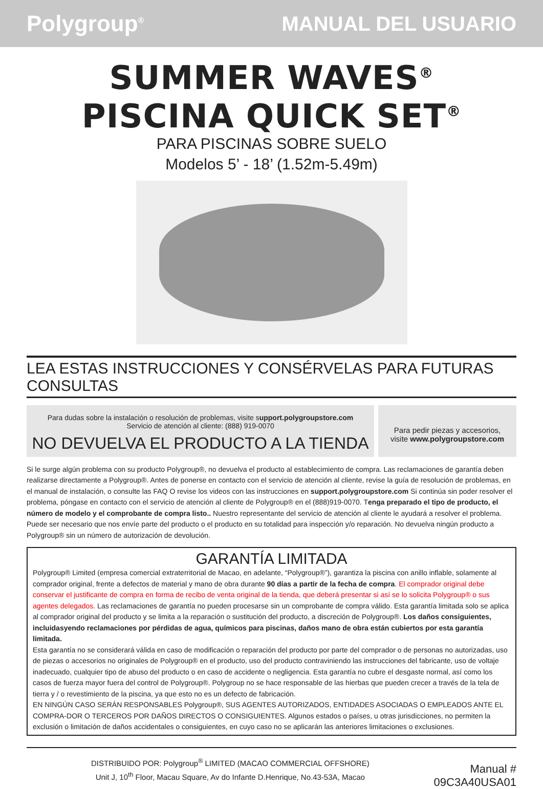Polygroup<sup>®</sup>
MANUAL DEL USUARIO
SUMMER WAVES<sup>®</sup>
PISCINA QUICK SET<sup>®</sup>
PARA PISCINAS SOBRE SUELO
Modelos 5’ - 18’ (1.52m-5.49m)
LEA ESTAS INSTRUCCIONES Y CONSÉRVELAS PARA FUTURAS CONSULTAS
Para dudas sobre la instalación o resolución de problemas, visite support.polygroupstore.com
Servicio de atención al cliente: (888) 919-0070
NO DEVUELVA EL PRODUCTO A LA TIENDA
Para pedir piezas y accesorios,
visite www.polygroupstore.com
Si le surge algún problema con su producto Polygroup®, no devuelva el producto al establecimiento de compra. Las reclamaciones de garantía deben realizarse directamente a Polygroup®. Antes de ponerse en contacto con el servicio de atención al cliente, revise la guía de resolución de problemas, en el manual de instalación, o consulte las FAQ O revise los videos con las instrucciones en support.polygroupstore.com Si continúa sin poder resolver el problema, póngase en contacto con el servicio de atención al cliente de Polygroup® en el (888)919-0070. Tenga preparado el tipo de producto, el número de modelo y el comprobante de compra listo.. Nuestro representante del servicio de atención al cliente le ayudará a resolver el problema. Puede ser necesario que nos envíe parte del producto o el producto en su totalidad para inspección y/o reparación. No devuelva ningún producto a Polygroup® sin un número de autorización de devolución.
GARANTÍA LIMITADA
Polygroup® Limited (empresa comercial extraterritorial de Macao, en adelante, “Polygroup®”), garantiza la piscina con anillo inflable, solamente al comprador original, frente a defectos de material y mano de obra durante 90 días a partir de la fecha de compra. El comprador original debe conservar el justificante de compra en forma de recibo de venta original de la tienda, que deberá presentar si así se lo solicita Polygroup® o sus agentes delegados. Las reclamaciones de garantía no pueden procesarse sin un comprobante de compra válido. Esta garantía limitada solo se aplica al comprador original del producto y se limita a la reparación o sustitución del producto, a discreción de Polygroup®. Los daños consiguientes, incluidasyendo reclamaciones por pérdidas de agua, químicos para piscinas, daños mano de obra están cubiertos por esta garantía limitada.
Esta garantía no se considerará válida en caso de modificación o reparación del producto por parte del comprador o de personas no autorizadas, uso de piezas o accesorios no originales de Polygroup® en el producto, uso del producto contraviniendo las instrucciones del fabricante, uso de voltaje inadecuado, cualquier tipo de abuso del producto o en caso de accidente o negligencia. Esta garantía no cubre el desgaste normal, así como los casos de fuerza mayor fuera del control de Polygroup®. Polygroup no se hace responsable de las hierbas que pueden crecer a través de la tela de tierra y / o revestimiento de la piscina, ya que esto no es un defecto de fabricación.
EN NINGÚN CASO SERÁN RESPONSABLES Polygroup®, SUS AGENTES AUTORIZADOS, ENTIDADES ASOCIADAS O EMPLEADOS ANTE EL COMPRA-DOR O TERCEROS POR DAÑOS DIRECTOS O CONSIGUIENTES. Algunos estados o países, u otras jurisdicciones, no permiten la exclusión o limitación de daños accidentales o consiguientes, en cuyo caso no se aplicarán las anteriores limitaciones o exclusiones.
DISTRIBUIDO POR: Polygroup<sup>®</sup> LIMITED (MACAO COMMERCIAL OFFSHORE)
Unit J, 10<sup>th</sup> Floor, Macau Square, Av do Infante D.Henrique, No.43-53A, Macao
Manual #
09C3A40USA01